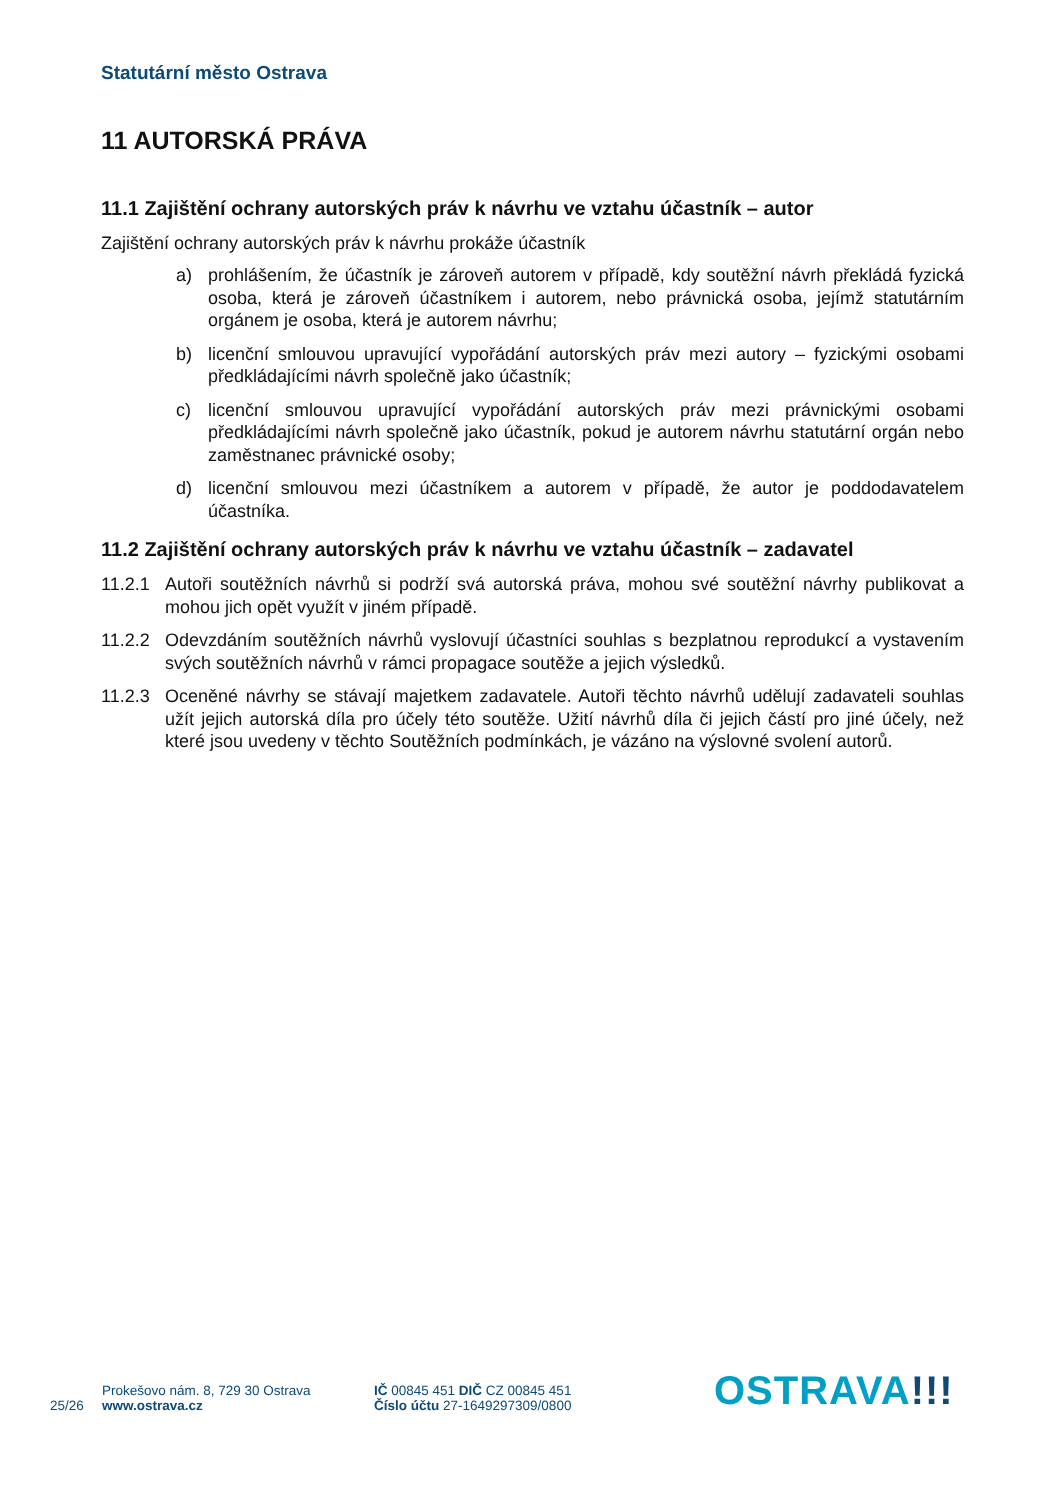Statutární město Ostrava
11 AUTORSKÁ PRÁVA
11.1 Zajištění ochrany autorských práv k návrhu ve vztahu účastník – autor
Zajištění ochrany autorských práv k návrhu prokáže účastník
a) prohlášením, že účastník je zároveň autorem v případě, kdy soutěžní návrh překládá fyzická osoba, která je zároveň účastníkem i autorem, nebo právnická osoba, jejímž statutárním orgánem je osoba, která je autorem návrhu;
b) licenční smlouvou upravující vypořádání autorských práv mezi autory – fyzickými osobami předkládajícími návrh společně jako účastník;
c) licenční smlouvou upravující vypořádání autorských práv mezi právnickými osobami předkládajícími návrh společně jako účastník, pokud je autorem návrhu statutární orgán nebo zaměstnanec právnické osoby;
d) licenční smlouvou mezi účastníkem a autorem v případě, že autor je poddodavatelem účastníka.
11.2 Zajištění ochrany autorských práv k návrhu ve vztahu účastník – zadavatel
11.2.1
Autoři soutěžních návrhů si podrží svá autorská práva, mohou své soutěžní návrhy publikovat a mohou jich opět využít v jiném případě.
11.2.2
Odevzdáním soutěžních návrhů vyslovují účastníci souhlas s bezplatnou reprodukcí a vystavením svých soutěžních návrhů v rámci propagace soutěže a jejich výsledků.
11.2.3
Oceněné návrhy se stávají majetkem zadavatele. Autoři těchto návrhů udělují zadavateli souhlas užít jejich autorská díla pro účely této soutěže. Užití návrhů díla či jejich částí pro jiné účely, než které jsou uvedeny v těchto Soutěžních podmínkách, je vázáno na výslovné svolení autorů.
25/26
Prokešovo nám. 8, 729 30 Ostrava
www.ostrava.cz
IČ 00845 451 DIČ CZ 00845 451
Číslo účtu 27-1649297309/0800
OSTRAVA!!!